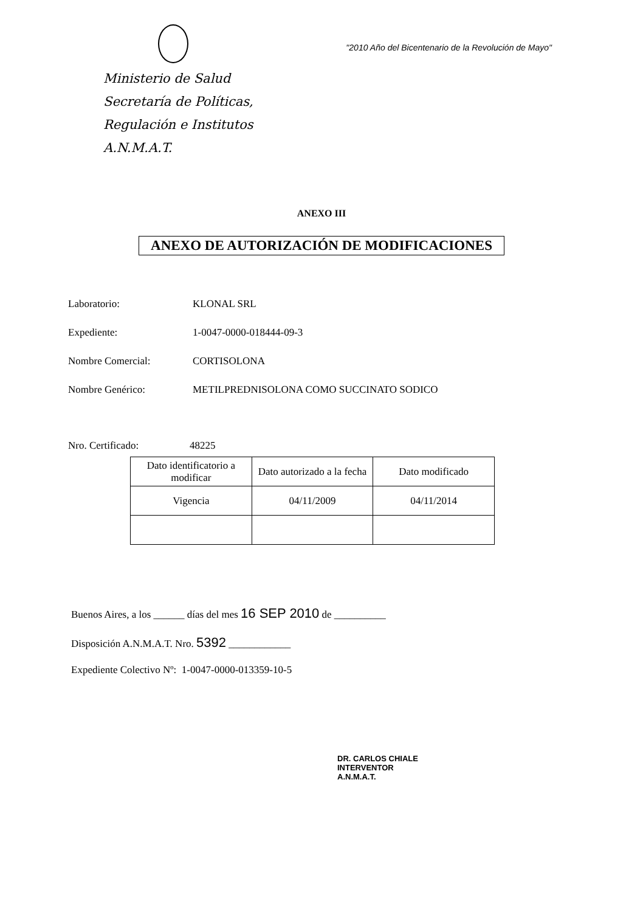Ministerio de Salud
Secretaría de Políticas,
Regulación e Institutos
A.N.M.A.T.
"2010 Año del Bicentenario de la Revolución de Mayo"
ANEXO III
ANEXO DE AUTORIZACIÓN DE MODIFICACIONES
Laboratorio: KLONAL SRL
Expediente: 1-0047-0000-018444-09-3
Nombre Comercial: CORTISOLONA
Nombre Genérico: METILPREDNISOLONA COMO SUCCINATO SODICO
Nro. Certificado: 48225
| Dato identificatorio a modificar | Dato autorizado a la fecha | Dato modificado |
| Vigencia | 04/11/2009 | 04/11/2014 |
Buenos Aires, a los ______ días del mes 16 SEP 2010 de __________
Disposición A.N.M.A.T. Nro. 5392 ____________
Expediente Colectivo Nº: 1-0047-0000-013359-10-5
DR. CARLOS CHIALE
INTERVENTOR
A.N.M.A.T.